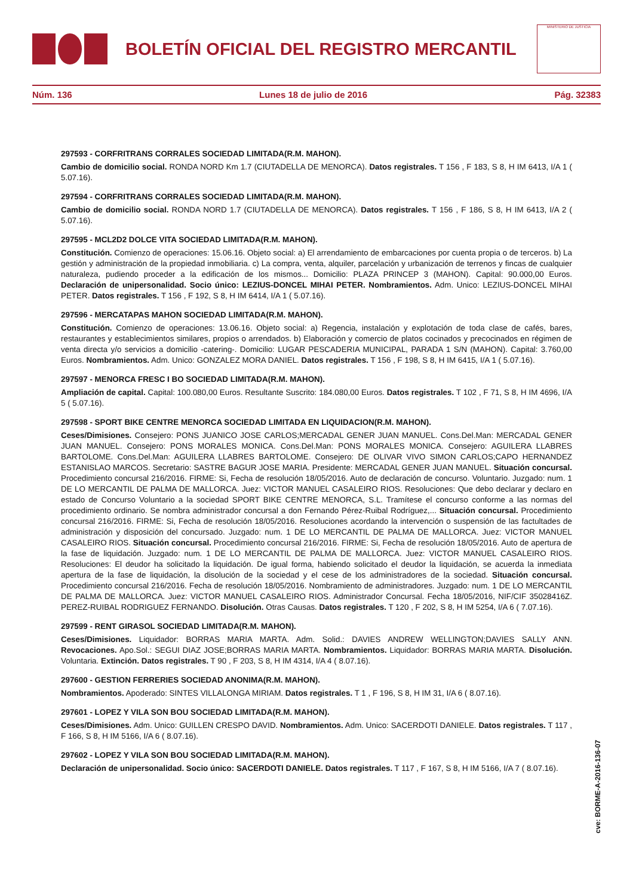BOLETÍN OFICIAL DEL REGISTRO MERCANTIL
MINISTERIO DE JUSTICIA
Núm. 136 Lunes 18 de julio de 2016 Pág. 32383
297593 - CORFRITRANS CORRALES SOCIEDAD LIMITADA(R.M. MAHON).
Cambio de domicilio social. RONDA NORD Km 1.7 (CIUTADELLA DE MENORCA). Datos registrales. T 156 , F 183, S 8, H IM 6413, I/A 1 ( 5.07.16).
297594 - CORFRITRANS CORRALES SOCIEDAD LIMITADA(R.M. MAHON).
Cambio de domicilio social. RONDA NORD 1.7 (CIUTADELLA DE MENORCA). Datos registrales. T 156 , F 186, S 8, H IM 6413, I/A 2 ( 5.07.16).
297595 - MCL2D2 DOLCE VITA SOCIEDAD LIMITADA(R.M. MAHON).
Constitución. Comienzo de operaciones: 15.06.16. Objeto social: a) El arrendamiento de embarcaciones por cuenta propia o de terceros. b) La gestión y administración de la propiedad inmobiliaria. c) La compra, venta, alquiler, parcelación y urbanización de terrenos y fincas de cualquier naturaleza, pudiendo proceder a la edificación de los mismos... Domicilio: PLAZA PRINCEP 3 (MAHON). Capital: 90.000,00 Euros. Declaración de unipersonalidad. Socio único: LEZIUS-DONCEL MIHAI PETER. Nombramientos. Adm. Unico: LEZIUS-DONCEL MIHAI PETER. Datos registrales. T 156 , F 192, S 8, H IM 6414, I/A 1 ( 5.07.16).
297596 - MERCATAPAS MAHON SOCIEDAD LIMITADA(R.M. MAHON).
Constitución. Comienzo de operaciones: 13.06.16. Objeto social: a) Regencia, instalación y explotación de toda clase de cafés, bares, restaurantes y establecimientos similares, propios o arrendados. b) Elaboración y comercio de platos cocinados y precocinados en régimen de venta directa y/o servicios a domicilio -catering-. Domicilio: LUGAR PESCADERIA MUNICIPAL, PARADA 1 S/N (MAHON). Capital: 3.760,00 Euros. Nombramientos. Adm. Unico: GONZALEZ MORA DANIEL. Datos registrales. T 156 , F 198, S 8, H IM 6415, I/A 1 ( 5.07.16).
297597 - MENORCA FRESC I BO SOCIEDAD LIMITADA(R.M. MAHON).
Ampliación de capital. Capital: 100.080,00 Euros. Resultante Suscrito: 184.080,00 Euros. Datos registrales. T 102 , F 71, S 8, H IM 4696, I/A 5 ( 5.07.16).
297598 - SPORT BIKE CENTRE MENORCA SOCIEDAD LIMITADA EN LIQUIDACION(R.M. MAHON).
Ceses/Dimisiones. Consejero: PONS JUANICO JOSE CARLOS;MERCADAL GENER JUAN MANUEL. Cons.Del.Man: MERCADAL GENER JUAN MANUEL. Consejero: PONS MORALES MONICA. Cons.Del.Man: PONS MORALES MONICA. Consejero: AGUILERA LLABRES BARTOLOME. Cons.Del.Man: AGUILERA LLABRES BARTOLOME. Consejero: DE OLIVAR VIVO SIMON CARLOS;CAPO HERNANDEZ ESTANISLAO MARCOS. Secretario: SASTRE BAGUR JOSE MARIA. Presidente: MERCADAL GENER JUAN MANUEL. Situación concursal. Procedimiento concursal 216/2016. FIRME: Si, Fecha de resolución 18/05/2016. Auto de declaración de concurso. Voluntario. Juzgado: num. 1 DE LO MERCANTIL DE PALMA DE MALLORCA. Juez: VICTOR MANUEL CASALEIRO RIOS. Resoluciones: Que debo declarar y declaro en estado de Concurso Voluntario a la sociedad SPORT BIKE CENTRE MENORCA, S.L. Tramítese el concurso conforme a las normas del procedimiento ordinario. Se nombra administrador concursal a don Fernando Pérez-Ruibal Rodríguez,... Situación concursal. Procedimiento concursal 216/2016. FIRME: Si, Fecha de resolución 18/05/2016. Resoluciones acordando la intervención o suspensión de las factultades de administración y disposición del concursado. Juzgado: num. 1 DE LO MERCANTIL DE PALMA DE MALLORCA. Juez: VICTOR MANUEL CASALEIRO RIOS. Situación concursal. Procedimiento concursal 216/2016. FIRME: Si, Fecha de resolución 18/05/2016. Auto de apertura de la fase de liquidación. Juzgado: num. 1 DE LO MERCANTIL DE PALMA DE MALLORCA. Juez: VICTOR MANUEL CASALEIRO RIOS. Resoluciones: El deudor ha solicitado la liquidación. De igual forma, habiendo solicitado el deudor la liquidación, se acuerda la inmediata apertura de la fase de liquidación, la disolución de la sociedad y el cese de los administradores de la sociedad. Situación concursal. Procedimiento concursal 216/2016. Fecha de resolución 18/05/2016. Nombramiento de administradores. Juzgado: num. 1 DE LO MERCANTIL DE PALMA DE MALLORCA. Juez: VICTOR MANUEL CASALEIRO RIOS. Administrador Concursal. Fecha 18/05/2016, NIF/CIF 35028416Z. PEREZ-RUIBAL RODRIGUEZ FERNANDO. Disolución. Otras Causas. Datos registrales. T 120 , F 202, S 8, H IM 5254, I/A 6 ( 7.07.16).
297599 - RENT GIRASOL SOCIEDAD LIMITADA(R.M. MAHON).
Ceses/Dimisiones. Liquidador: BORRAS MARIA MARTA. Adm. Solid.: DAVIES ANDREW WELLINGTON;DAVIES SALLY ANN. Revocaciones. Apo.Sol.: SEGUI DIAZ JOSE;BORRAS MARIA MARTA. Nombramientos. Liquidador: BORRAS MARIA MARTA. Disolución. Voluntaria. Extinción. Datos registrales. T 90 , F 203, S 8, H IM 4314, I/A 4 ( 8.07.16).
297600 - GESTION FERRERIES SOCIEDAD ANONIMA(R.M. MAHON).
Nombramientos. Apoderado: SINTES VILLALONGA MIRIAM. Datos registrales. T 1 , F 196, S 8, H IM 31, I/A 6 ( 8.07.16).
297601 - LOPEZ Y VILA SON BOU SOCIEDAD LIMITADA(R.M. MAHON).
Ceses/Dimisiones. Adm. Unico: GUILLEN CRESPO DAVID. Nombramientos. Adm. Unico: SACERDOTI DANIELE. Datos registrales. T 117 , F 166, S 8, H IM 5166, I/A 6 ( 8.07.16).
297602 - LOPEZ Y VILA SON BOU SOCIEDAD LIMITADA(R.M. MAHON).
Declaración de unipersonalidad. Socio único: SACERDOTI DANIELE. Datos registrales. T 117 , F 167, S 8, H IM 5166, I/A 7 ( 8.07.16).
cve: BORME-A-2016-136-07